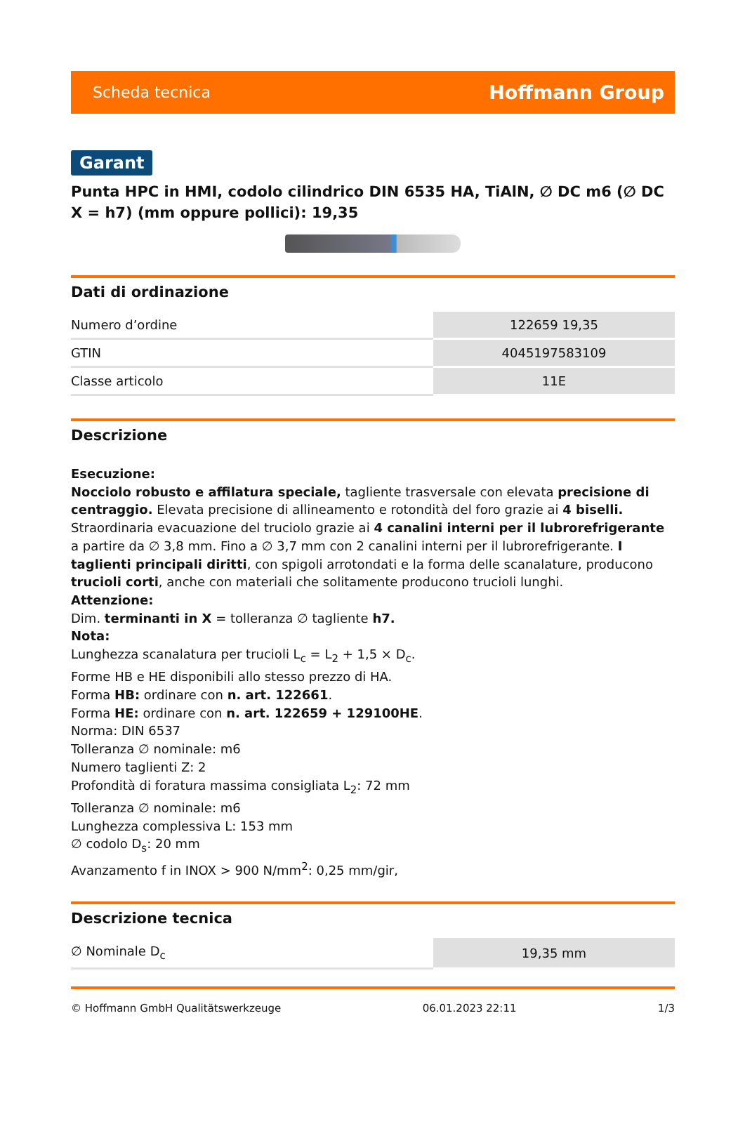Scheda tecnica Hoffmann Group
Garant
Punta HPC in HMI, codolo cilindrico DIN 6535 HA, TiAlN, ∅ DC m6 (∅ DC X = h7) (mm oppure pollici): 19,35
Dati di ordinazione
| Numero d’ordine | 122659 19,35 |
| GTIN | 4045197583109 |
| Classe articolo | 11E |
Descrizione
Esecuzione:
Nocciolo robusto e affilatura speciale, tagliente trasversale con elevata precisione di centraggio. Elevata precisione di allineamento e rotondità del foro grazie ai 4 biselli. Straordinaria evacuazione del truciolo grazie ai 4 canalini interni per il lubrorefrigerante a partire da ∅ 3,8 mm. Fino a ∅ 3,7 mm con 2 canalini interni per il lubrorefrigerante. I taglienti principali diritti, con spigoli arrotondati e la forma delle scanalature, producono trucioli corti, anche con materiali che solitamente producono trucioli lunghi.
Attenzione:
Dim. terminanti in X = tolleranza ∅ tagliente h7.
Nota:
Lunghezza scanalatura per trucioli L<sub>c</sub> = L<sub>2</sub> + 1,5 × D<sub>c</sub>.
Forme HB e HE disponibili allo stesso prezzo di HA.
Forma HB: ordinare con n. art. 122661.
Forma HE: ordinare con n. art. 122659 + 129100HE.
Norma: DIN 6537
Tolleranza ∅ nominale: m6
Numero taglienti Z: 2
Profondità di foratura massima consigliata L<sub>2</sub>: 72 mm
Tolleranza ∅ nominale: m6
Lunghezza complessiva L: 153 mm
∅ codolo D<sub>s</sub>: 20 mm
Avanzamento f in INOX > 900 N/mm<sup>2</sup>: 0,25 mm/gir,
Descrizione tecnica
| ∅ Nominale D<sub>c</sub> | 19,35 mm |
© Hoffmann GmbH Qualitätswerkzeuge 06.01.2023 22:11 1/3